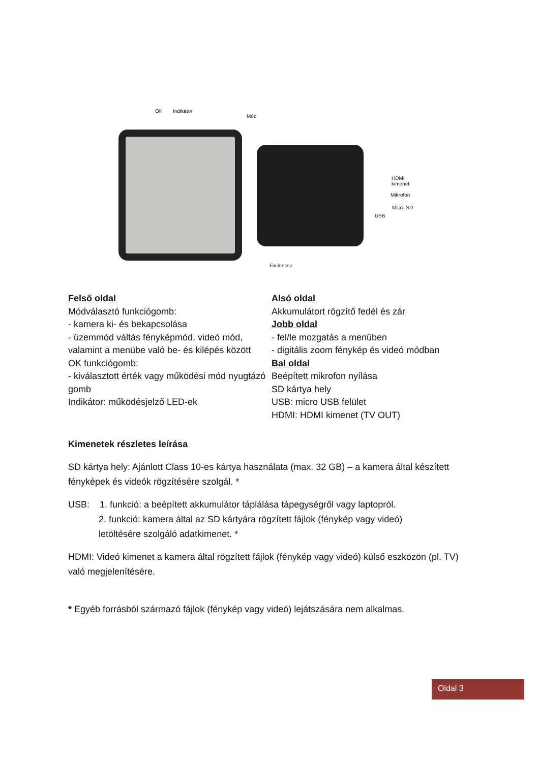OK Indikátor
Mód
HDMI
kimenet
Mikrofon
Micro SD
USB
Fix lencse
Felső oldal
Módválasztó funkciógomb:
- kamera ki- és bekapcsolása
- üzemmód váltás fényképmód, videó mód, valamint a menübe való be- és kilépés között
OK funkciógomb:
- kiválasztott érték vagy működési mód nyugtázó gomb
Indikátor: működésjelző LED-ek
Alsó oldal
Akkumulátort rögzítő fedél és zár
Jobb oldal
- fel/le mozgatás a menüben
- digitális zoom fénykép és videó módban
Bal oldal
Beépített mikrofon nyílása
SD kártya hely
USB: micro USB felület
HDMI: HDMI kimenet (TV OUT)
Kimenetek részletes leírása
SD kártya hely: Ajánlott Class 10-es kártya használata (max. 32 GB) – a kamera által készített fényképek és videók rögzítésére szolgál. *
USB: 1. funkció: a beépített akkumulátor táplálása tápegységről vagy laptopról.
2. funkció: kamera által az SD kártyára rögzített fájlok (fénykép vagy videó)
letöltésére szolgáló adatkimenet. *
HDMI: Videó kimenet a kamera által rögzített fájlok (fénykép vagy videó) külső eszközön (pl. TV) való megjelenítésére.
* Egyéb forrásból származó fájlok (fénykép vagy videó) lejátszására nem alkalmas.
Oldal 3